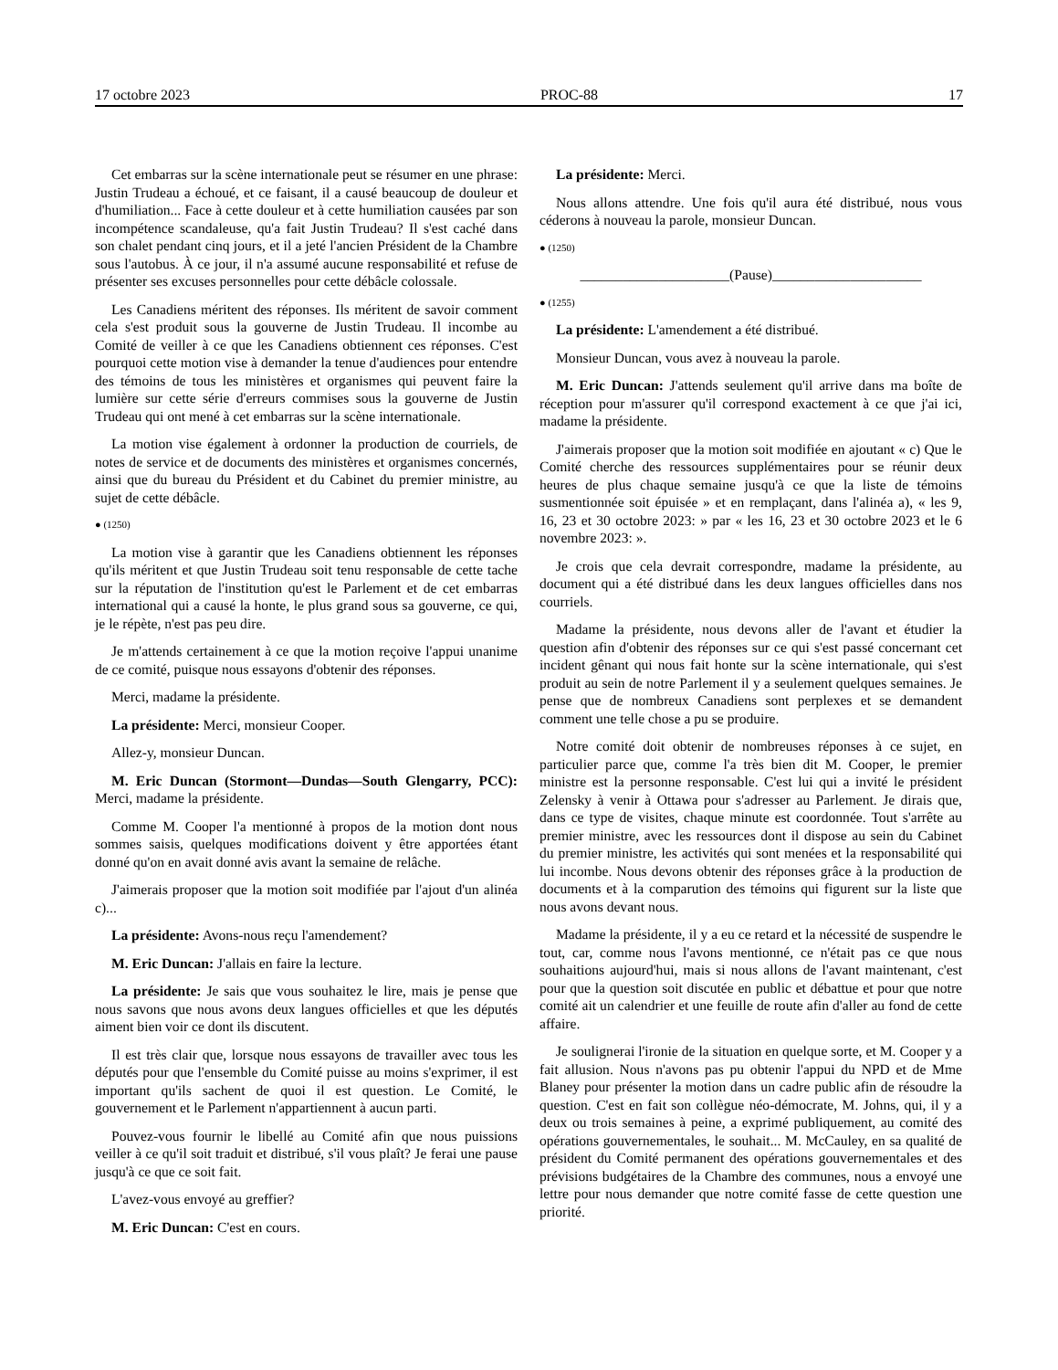17 octobre 2023 PROC-88 17
Cet embarras sur la scène internationale peut se résumer en une phrase: Justin Trudeau a échoué, et ce faisant, il a causé beaucoup de douleur et d'humiliation... Face à cette douleur et à cette humiliation causées par son incompétence scandaleuse, qu'a fait Justin Trudeau? Il s'est caché dans son chalet pendant cinq jours, et il a jeté l'ancien Président de la Chambre sous l'autobus. À ce jour, il n'a assumé aucune responsabilité et refuse de présenter ses excuses personnelles pour cette débâcle colossale.
Les Canadiens méritent des réponses. Ils méritent de savoir comment cela s'est produit sous la gouverne de Justin Trudeau. Il incombe au Comité de veiller à ce que les Canadiens obtiennent ces réponses. C'est pourquoi cette motion vise à demander la tenue d'audiences pour entendre des témoins de tous les ministères et organismes qui peuvent faire la lumière sur cette série d'erreurs commises sous la gouverne de Justin Trudeau qui ont mené à cet embarras sur la scène internationale.
La motion vise également à ordonner la production de courriels, de notes de service et de documents des ministères et organismes concernés, ainsi que du bureau du Président et du Cabinet du premier ministre, au sujet de cette débâcle.
● (1250)
La motion vise à garantir que les Canadiens obtiennent les réponses qu'ils méritent et que Justin Trudeau soit tenu responsable de cette tache sur la réputation de l'institution qu'est le Parlement et de cet embarras international qui a causé la honte, le plus grand sous sa gouverne, ce qui, je le répète, n'est pas peu dire.
Je m'attends certainement à ce que la motion reçoive l'appui unanime de ce comité, puisque nous essayons d'obtenir des réponses.
Merci, madame la présidente.
La présidente: Merci, monsieur Cooper.
Allez-y, monsieur Duncan.
M. Eric Duncan (Stormont—Dundas—South Glengarry, PCC): Merci, madame la présidente.
Comme M. Cooper l'a mentionné à propos de la motion dont nous sommes saisis, quelques modifications doivent y être apportées étant donné qu'on en avait donné avis avant la semaine de relâche.
J'aimerais proposer que la motion soit modifiée par l'ajout d'un alinéa c)...
La présidente: Avons-nous reçu l'amendement?
M. Eric Duncan: J'allais en faire la lecture.
La présidente: Je sais que vous souhaitez le lire, mais je pense que nous savons que nous avons deux langues officielles et que les députés aiment bien voir ce dont ils discutent.
Il est très clair que, lorsque nous essayons de travailler avec tous les députés pour que l'ensemble du Comité puisse au moins s'exprimer, il est important qu'ils sachent de quoi il est question. Le Comité, le gouvernement et le Parlement n'appartiennent à aucun parti.
Pouvez-vous fournir le libellé au Comité afin que nous puissions veiller à ce qu'il soit traduit et distribué, s'il vous plaît? Je ferai une pause jusqu'à ce que ce soit fait.
L'avez-vous envoyé au greffier?
M. Eric Duncan: C'est en cours.
La présidente: Merci.
Nous allons attendre. Une fois qu'il aura été distribué, nous vous céderons à nouveau la parole, monsieur Duncan.
● (1250)
_____________________(Pause)_____________________
● (1255)
La présidente: L'amendement a été distribué.
Monsieur Duncan, vous avez à nouveau la parole.
M. Eric Duncan: J'attends seulement qu'il arrive dans ma boîte de réception pour m'assurer qu'il correspond exactement à ce que j'ai ici, madame la présidente.
J'aimerais proposer que la motion soit modifiée en ajoutant « c) Que le Comité cherche des ressources supplémentaires pour se réunir deux heures de plus chaque semaine jusqu'à ce que la liste de témoins susmentionnée soit épuisée » et en remplaçant, dans l'alinéa a), « les 9, 16, 23 et 30 octobre 2023: » par « les 16, 23 et 30 octobre 2023 et le 6 novembre 2023: ».
Je crois que cela devrait correspondre, madame la présidente, au document qui a été distribué dans les deux langues officielles dans nos courriels.
Madame la présidente, nous devons aller de l'avant et étudier la question afin d'obtenir des réponses sur ce qui s'est passé concernant cet incident gênant qui nous fait honte sur la scène internationale, qui s'est produit au sein de notre Parlement il y a seulement quelques semaines. Je pense que de nombreux Canadiens sont perplexes et se demandent comment une telle chose a pu se produire.
Notre comité doit obtenir de nombreuses réponses à ce sujet, en particulier parce que, comme l'a très bien dit M. Cooper, le premier ministre est la personne responsable. C'est lui qui a invité le président Zelensky à venir à Ottawa pour s'adresser au Parlement. Je dirais que, dans ce type de visites, chaque minute est coordonnée. Tout s'arrête au premier ministre, avec les ressources dont il dispose au sein du Cabinet du premier ministre, les activités qui sont menées et la responsabilité qui lui incombe. Nous devons obtenir des réponses grâce à la production de documents et à la comparution des témoins qui figurent sur la liste que nous avons devant nous.
Madame la présidente, il y a eu ce retard et la nécessité de suspendre le tout, car, comme nous l'avons mentionné, ce n'était pas ce que nous souhaitions aujourd'hui, mais si nous allons de l'avant maintenant, c'est pour que la question soit discutée en public et débattue et pour que notre comité ait un calendrier et une feuille de route afin d'aller au fond de cette affaire.
Je soulignerai l'ironie de la situation en quelque sorte, et M. Cooper y a fait allusion. Nous n'avons pas pu obtenir l'appui du NPD et de Mme Blaney pour présenter la motion dans un cadre public afin de résoudre la question. C'est en fait son collègue néo-démocrate, M. Johns, qui, il y a deux ou trois semaines à peine, a exprimé publiquement, au comité des opérations gouvernementales, le souhait... M. McCauley, en sa qualité de président du Comité permanent des opérations gouvernementales et des prévisions budgétaires de la Chambre des communes, nous a envoyé une lettre pour nous demander que notre comité fasse de cette question une priorité.